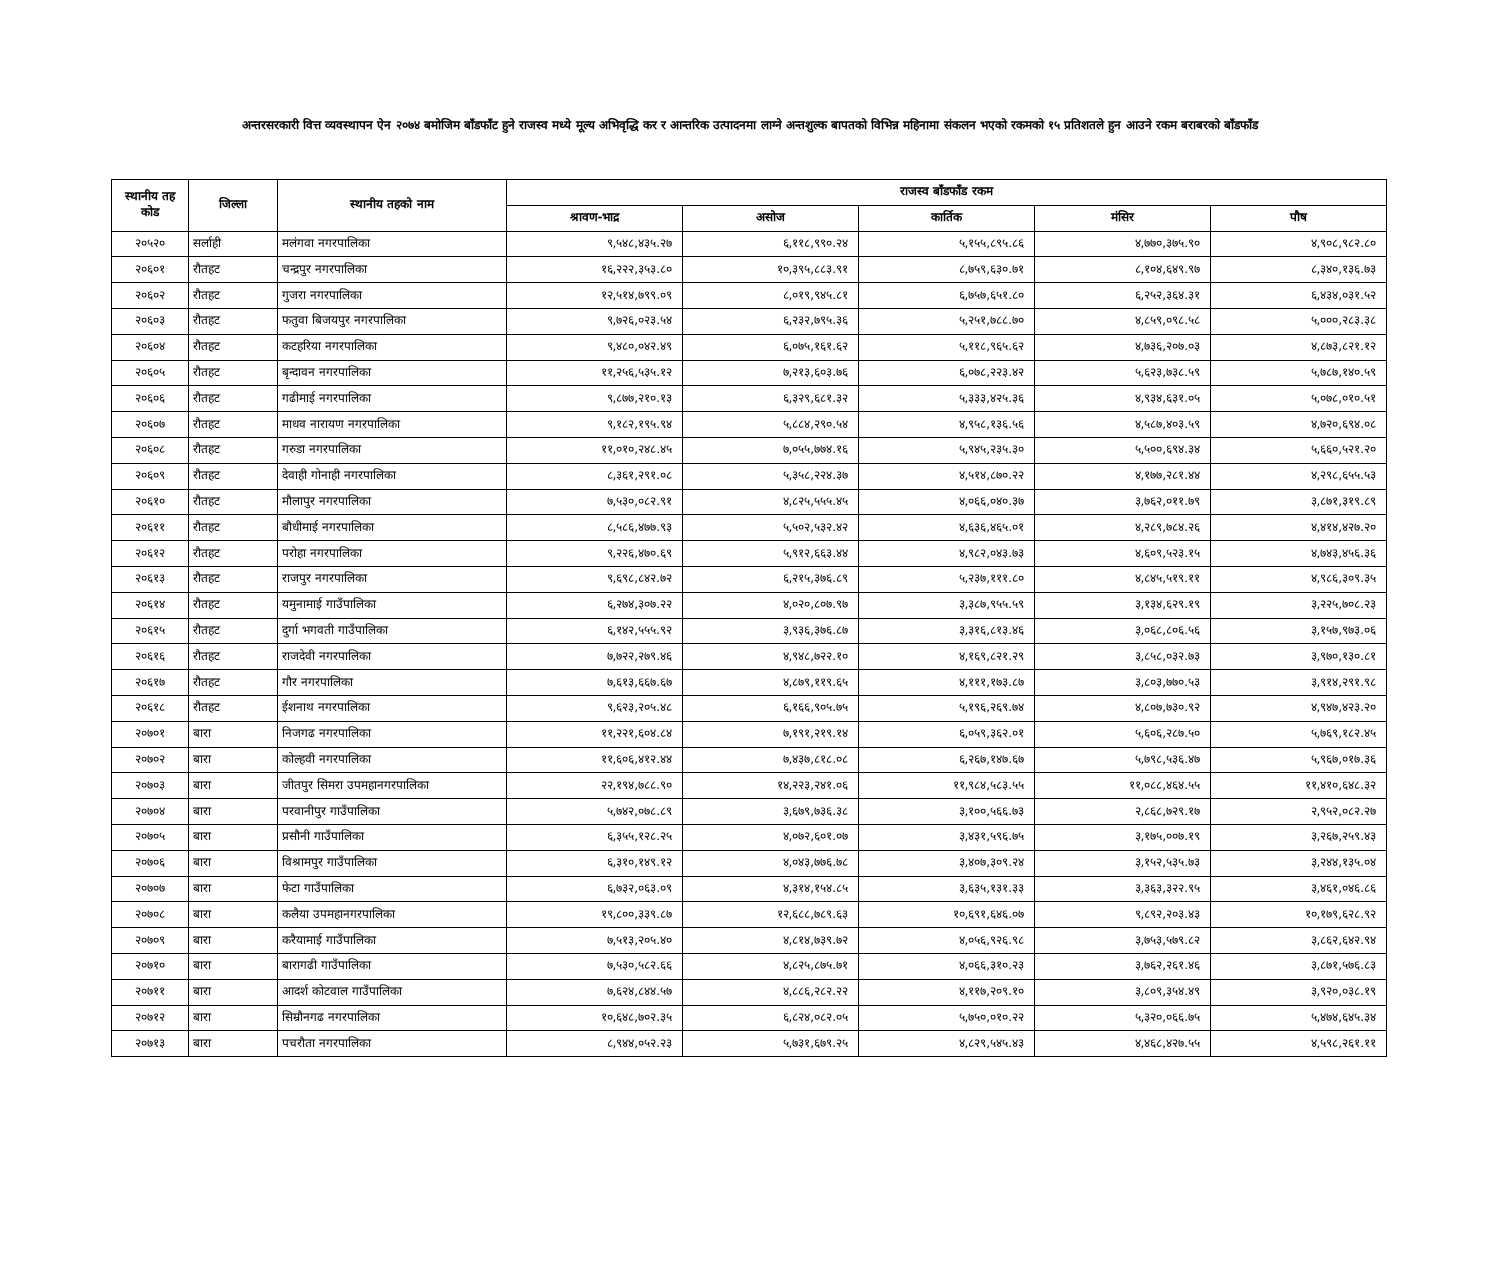अन्तरसरकारी वित्त व्यवस्थापन ऐन २०७४ बमोजिम बाँडफाँट हुने राजस्व मध्ये मूल्य अभिवृद्धि कर र आन्तरिक उत्पादनमा लाग्ने अन्तशुल्क बापतको विभिन्न महिनामा संकलन भएको रकमको १५ प्रतिशतले हुन आउने रकम बराबरको बाँडफाँड
| स्थानीय तह कोड | जिल्ला | स्थानीय तहको नाम | राजस्व बाँडफाँड रकम | | | | |
| --- | --- | --- | --- | --- | --- | --- | --- |
| | | | श्रावण-भाद्र | असोज | कार्तिक | मंसिर | पौष |
| २०५२० | सर्लाही | मलंगवा नगरपालिका | ९,५४८,४३५.२७ | ६,११८,९९०.२४ | ५,१५५,८९५.८६ | ४,७७०,३७५.९० | ४,९०८,९८२.८० |
| २०६०१ | रौतहट | चन्द्रपुर नगरपालिका | १६,२२२,३५३.८० | १०,३९५,८८३.९१ | ८,७५९,६३०.७१ | ८,१०४,६४९.९७ | ८,३४०,१३६.७३ |
| २०६०२ | रौतहट | गुजरा नगरपालिका | १२,५१४,७९९.०९ | ८,०१९,९४५.८१ | ६,७५७,६५१.८० | ६,२५२,३६४.३१ | ६,४३४,०३१.५२ |
| २०६०३ | रौतहट | फतुवा बिजयपुर नगरपालिका | ९,७२६,०२३.५४ | ६,२३२,७९५.३६ | ५,२५१,७८८.७० | ४,८५९,०९८.५८ | ५,०००,२८३.३८ |
| २०६०४ | रौतहट | कटहरिया नगरपालिका | ९,४८०,०४२.४९ | ६,०७५,१६१.६२ | ५,११८,९६५.६२ | ४,७३६,२०७.०३ | ४,८७३,८२१.१२ |
| २०६०५ | रौतहट | बृन्दावन नगरपालिका | ११,२५६,५३५.१२ | ७,२१३,६०३.७६ | ६,०७८,२२३.४२ | ५,६२३,७३८.५९ | ५,७८७,१४०.५९ |
| २०६०६ | रौतहट | गढीमाई नगरपालिका | ९,८७७,२१०.१३ | ६,३२९,६८१.३२ | ५,३३३,४२५.३६ | ४,९३४,६३१.०५ | ५,०७८,०१०.५१ |
| २०६०७ | रौतहट | माधव नारायण नगरपालिका | ९,१८२,१९५.९४ | ५,८८४,२९०.५४ | ४,९५८,१३६.५६ | ४,५८७,४०३.५९ | ४,७२०,६९४.०८ |
| २०६०८ | रौतहट | गरुडा नगरपालिका | ११,०१०,२४८.४५ | ७,०५५,७७४.१६ | ५,९४५,२३५.३० | ५,५००,६९४.३४ | ५,६६०,५२१.२० |
| २०६०९ | रौतहट | देवाही गोनाही नगरपालिका | ८,३६१,२९१.०८ | ५,३५८,२२४.३७ | ४,५१४,८७०.२२ | ४,१७७,२८१.४४ | ४,२९८,६५५.५३ |
| २०६१० | रौतहट | मौलापुर नगरपालिका | ७,५३०,०८२.९१ | ४,८२५,५५५.४५ | ४,०६६,०४०.३७ | ३,७६२,०११.७९ | ३,८७१,३१९.८९ |
| २०६११ | रौतहट | बौधीमाई नगरपालिका | ८,५८६,४७७.९३ | ५,५०२,५३२.४२ | ४,६३६,४६५.०१ | ४,२८९,७८४.२६ | ४,४१४,४२७.२० |
| २०६१२ | रौतहट | परोहा नगरपालिका | ९,२२६,४७०.६९ | ५,९१२,६६३.४४ | ४,९८२,०४३.७३ | ४,६०९,५२३.१५ | ४,७४३,४५६.३६ |
| २०६१३ | रौतहट | राजपुर नगरपालिका | ९,६९८,८४२.७२ | ६,२१५,३७६.८९ | ५,२३७,१११.८० | ४,८४५,५१९.११ | ४,९८६,३०९.३५ |
| २०६१४ | रौतहट | यमुनामाई गाउँपालिका | ६,२७४,३०७.२२ | ४,०२०,८०७.९७ | ३,३८७,९५५.५९ | ३,१३४,६२९.१९ | ३,२२५,७०८.२३ |
| २०६१५ | रौतहट | दुर्गा भगवती गाउँपालिका | ६,१४२,५५५.९२ | ३,९३६,३७६.८७ | ३,३१६,८१३.४६ | ३,०६८,८०६.५६ | ३,१५७,९७३.०६ |
| २०६१६ | रौतहट | राजदेवी नगरपालिका | ७,७२२,२७९.४६ | ४,९४८,७२२.१० | ४,१६९,८२१.२९ | ३,८५८,०३२.७३ | ३,९७०,१३०.८१ |
| २०६१७ | रौतहट | गौर नगरपालिका | ७,६१३,६६७.६७ | ४,८७९,११९.६५ | ४,१११,१७३.८७ | ३,८०३,७७०.५३ | ३,९१४,२९१.९८ |
| २०६१८ | रौतहट | ईशनाथ नगरपालिका | ९,६२३,२०५.४८ | ६,१६६,९०५.७५ | ५,१९६,२६९.७४ | ४,८०७,७३०.९२ | ४,९४७,४२३.२० |
| २०७०१ | बारा | निजगढ नगरपालिका | ११,२२१,६०४.८४ | ७,१९१,२१९.१४ | ६,०५९,३६२.०१ | ५,६०६,२८७.५० | ५,७६९,१८२.४५ |
| २०७०२ | बारा | कोल्हवी नगरपालिका | ११,६०६,४१२.४४ | ७,४३७,८१८.०८ | ६,२६७,१४७.६७ | ५,७९८,५३६.४७ | ५,९६७,०१७.३६ |
| २०७०३ | बारा | जीतपुर सिमरा उपमहानगरपालिका | २२,१९४,७८८.९० | १४,२२३,२४१.०६ | ११,९८४,५८३.५५ | ११,०८८,४६४.५५ | ११,४१०,६४८.३२ |
| २०७०४ | बारा | परवानीपुर गाउँपालिका | ५,७४२,०७८.८९ | ३,६७९,७३६.३८ | ३,१००,५६६.७३ | २,८६८,७२९.१७ | २,९५२,०८२.२७ |
| २०७०५ | बारा | प्रसौनी गाउँपालिका | ६,३५५,१२८.२५ | ४,०७२,६०१.०७ | ३,४३१,५९६.७५ | ३,१७५,००७.१९ | ३,२६७,२५९.४३ |
| २०७०६ | बारा | विश्रामपुर गाउँपालिका | ६,३१०,१४९.१२ | ४,०४३,७७६.७८ | ३,४०७,३०९.२४ | ३,१५२,५३५.७३ | ३,२४४,१३५.०४ |
| २०७०७ | बारा | फेटा गाउँपालिका | ६,७३२,०६३.०९ | ४,३१४,१५४.८५ | ३,६३५,१३१.३३ | ३,३६३,३२२.९५ | ३,४६१,०४६.८६ |
| २०७०८ | बारा | कलैया उपमहानगरपालिका | १९,८००,३३९.८७ | १२,६८८,७८९.६३ | १०,६९१,६४६.०७ | ९,८९२,२०३.४३ | १०,१७९,६२८.९२ |
| २०७०९ | बारा | करैयामाई गाउँपालिका | ७,५१३,२०५.४० | ४,८१४,७३९.७२ | ४,०५६,९२६.९८ | ३,७५३,५७९.८२ | ३,८६२,६४२.९४ |
| २०७१० | बारा | बारागढी गाउँपालिका | ७,५३०,५८२.६६ | ४,८२५,८७५.७१ | ४,०६६,३१०.२३ | ३,७६२,२६१.४६ | ३,८७१,५७६.८३ |
| २०७११ | बारा | आदर्श कोटवाल गाउँपालिका | ७,६२४,८४४.५७ | ४,८८६,२८२.२२ | ४,११७,२०९.१० | ३,८०९,३५४.४९ | ३,९२०,०३८.१९ |
| २०७१२ | बारा | सिम्रौनगढ नगरपालिका | १०,६४८,७०२.३५ | ६,८२४,०८२.०५ | ५,७५०,०१०.२२ | ५,३२०,०६६.७५ | ५,४७४,६४५.३४ |
| २०७१३ | बारा | पचरौता नगरपालिका | ८,९४४,०५२.२३ | ५,७३१,६७९.२५ | ४,८२९,५४५.४३ | ४,४६८,४२७.५५ | ४,५९८,२६१.११ |